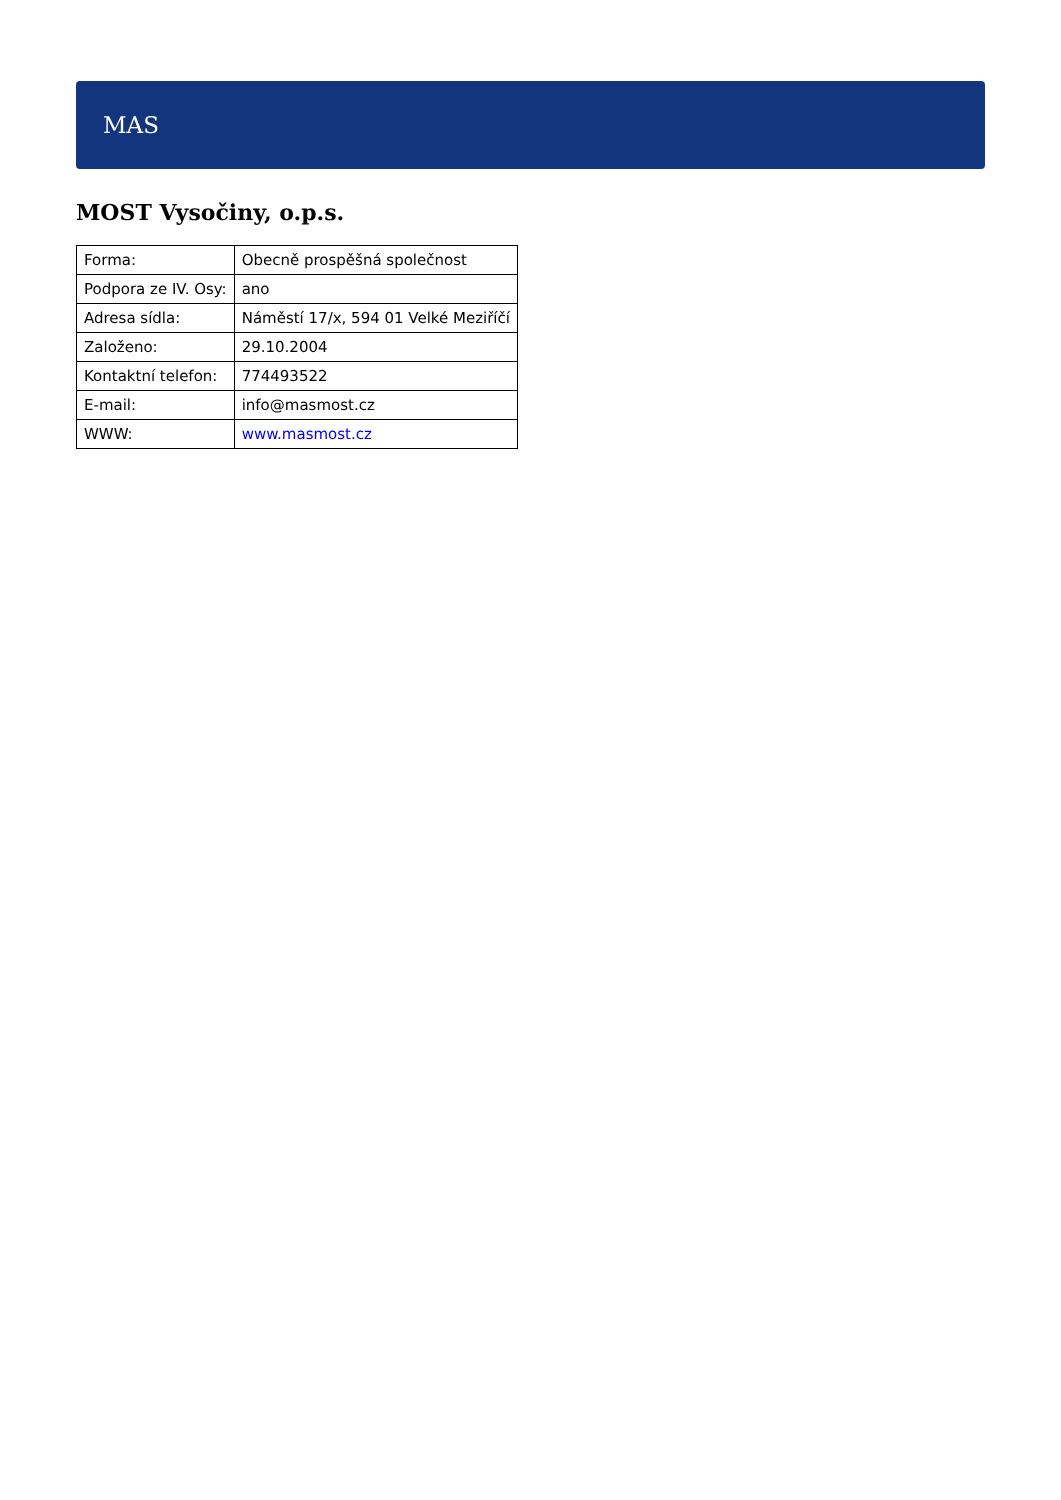MAS
MOST Vysočiny, o.p.s.
| Forma: | Obecně prospěšná společnost |
| Podpora ze IV. Osy: | ano |
| Adresa sídla: | Náměstí 17/x, 594 01 Velké Meziříčí |
| Založeno: | 29.10.2004 |
| Kontaktní telefon: | 774493522 |
| E-mail: | info@masmost.cz |
| WWW: | www.masmost.cz |